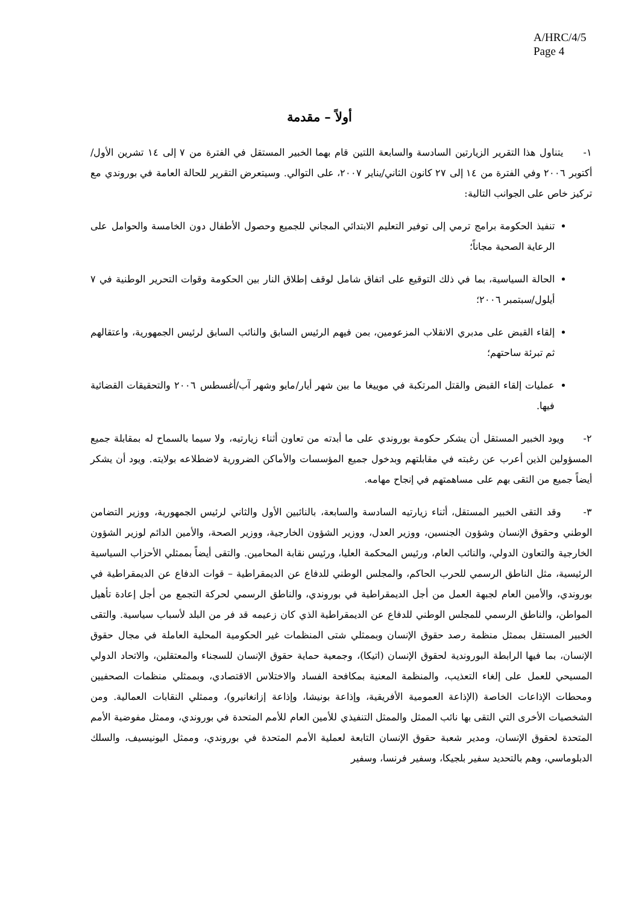A/HRC/4/5
Page 4
أولاً – مقدمة
١- يتناول هذا التقرير الزيارتين السادسة والسابعة اللتين قام بهما الخبير المستقل في الفترة من ٧ إلى ١٤ تشرين الأول/أكتوبر ٢٠٠٦ وفي الفترة من ١٤ إلى ٢٧ كانون الثاني/يناير ٢٠٠٧، على التوالي. وسيتعرض التقرير للحالة العامة في بوروندي مع تركيز خاص على الجوانب التالية:
تنفيذ الحكومة برامج ترمي إلى توفير التعليم الابتدائي المجاني للجميع وحصول الأطفال دون الخامسة والحوامل على الرعاية الصحية مجاناً؛
الحالة السياسية، بما في ذلك التوقيع على اتفاق شامل لوقف إطلاق النار بين الحكومة وقوات التحرير الوطنية في ٧ أيلول/سبتمبر ٢٠٠٦؛
إلقاء القبض على مدبري الانقلاب المزعومين، بمن فيهم الرئيس السابق والنائب السابق لرئيس الجمهورية، واعتقالهم ثم تبرئة ساحتهم؛
عمليات إلقاء القبض والقتل المرتكبة في موييغا ما بين شهر أيار/مايو وشهر آب/أغسطس ٢٠٠٦ والتحقيقات القضائية فيها.
٢- ويود الخبير المستقل أن يشكر حكومة بوروندي على ما أبدته من تعاون أثناء زيارتيه، ولا سيما بالسماح له بمقابلة جميع المسؤولين الذين أعرب عن رغبته في مقابلتهم وبدخول جميع المؤسسات والأماكن الضرورية لاضطلاعه بولايته. ويود أن يشكر أيضاً جميع من التقى بهم على مساهمتهم في إنجاح مهامه.
٣- وقد التقى الخبير المستقل، أثناء زيارتيه السادسة والسابعة، بالنائبين الأول والثاني لرئيس الجمهورية، ووزير التضامن الوطني وحقوق الإنسان وشؤون الجنسين، ووزير العدل، ووزير الشؤون الخارجية، ووزير الصحة، والأمين الدائم لوزير الشؤون الخارجية والتعاون الدولي، والنائب العام، ورئيس المحكمة العليا، ورئيس نقابة المحامين. والتقى أيضاً بممثلي الأحزاب السياسية الرئيسية، مثل الناطق الرسمي للحرب الحاكم، والمجلس الوطني للدفاع عن الديمقراطية – قوات الدفاع عن الديمقراطية في بوروندي، والأمين العام لجبهة العمل من أجل الديمقراطية في بوروندي، والناطق الرسمي لحركة التجمع من أجل إعادة تأهيل المواطن، والناطق الرسمي للمجلس الوطني للدفاع عن الديمقراطية الذي كان زعيمه قد فر من البلد لأسباب سياسية. والتقى الخبير المستقل بممثل منظمة رصد حقوق الإنسان وبممثلي شتى المنظمات غير الحكومية المحلية العاملة في مجال حقوق الإنسان، بما فيها الرابطة البوروندية لحقوق الإنسان (اتيكا)، وجمعية حماية حقوق الإنسان للسجناء والمعتقلين، والاتحاد الدولي المسيحي للعمل على إلغاء التعذيب، والمنظمة المعنية بمكافحة الفساد والاختلاس الاقتصادي، وبممثلي منظمات الصحفيين ومحطات الإذاعات الخاصة (الإذاعة العمومية الأفريقية، وإذاعة بونيشا، وإذاعة إزانغانيرو)، وممثلي النقابات العمالية. ومن الشخصيات الأخرى التي التقى بها نائب الممثل والممثل التنفيذي للأمين العام للأمم المتحدة في بوروندي، وممثل مفوضية الأمم المتحدة لحقوق الإنسان، ومدير شعبة حقوق الإنسان التابعة لعملية الأمم المتحدة في بوروندي، وممثل اليونيسيف، والسلك الدبلوماسي، وهم بالتحديد سفير بلجيكا، وسفير فرنسا، وسفير